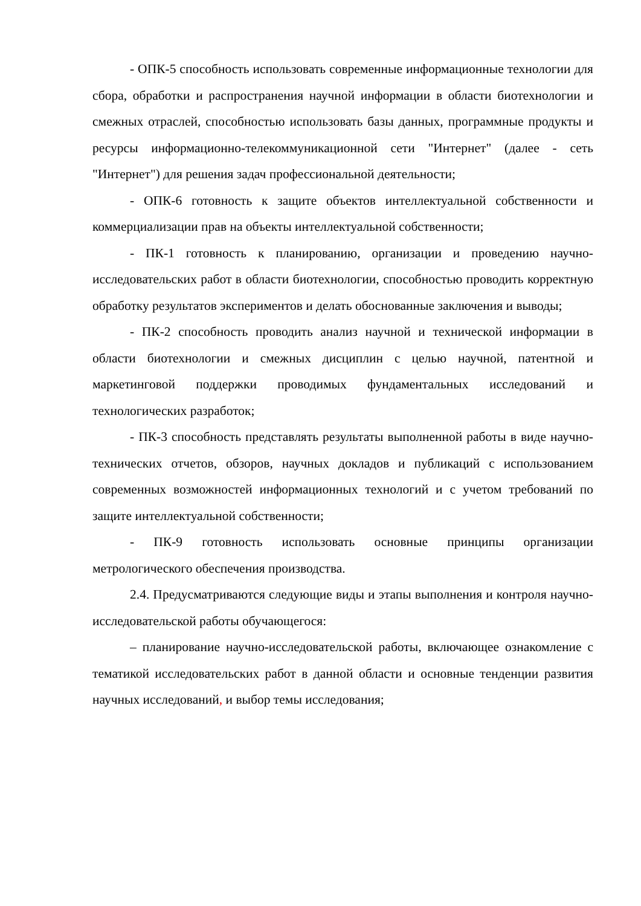- ОПК-5 способность использовать современные информационные технологии для сбора, обработки и распространения научной информации в области биотехнологии и смежных отраслей, способностью использовать базы данных, программные продукты и ресурсы информационно-телекоммуникационной сети "Интернет" (далее - сеть "Интернет") для решения задач профессиональной деятельности;
- ОПК-6 готовность к защите объектов интеллектуальной собственности и коммерциализации прав на объекты интеллектуальной собственности;
- ПК-1 готовность к планированию, организации и проведению научно-исследовательских работ в области биотехнологии, способностью проводить корректную обработку результатов экспериментов и делать обоснованные заключения и выводы;
- ПК-2 способность проводить анализ научной и технической информации в области биотехнологии и смежных дисциплин с целью научной, патентной и маркетинговой поддержки проводимых фундаментальных исследований и технологических разработок;
- ПК-3 способность представлять результаты выполненной работы в виде научно-технических отчетов, обзоров, научных докладов и публикаций с использованием современных возможностей информационных технологий и с учетом требований по защите интеллектуальной собственности;
- ПК-9 готовность использовать основные принципы организации метрологического обеспечения производства.
2.4. Предусматриваются следующие виды и этапы выполнения и контроля научно-исследовательской работы обучающегося:
– планирование научно-исследовательской работы, включающее ознакомление с тематикой исследовательских работ в данной области и основные тенденции развития научных исследований, и выбор темы исследования;